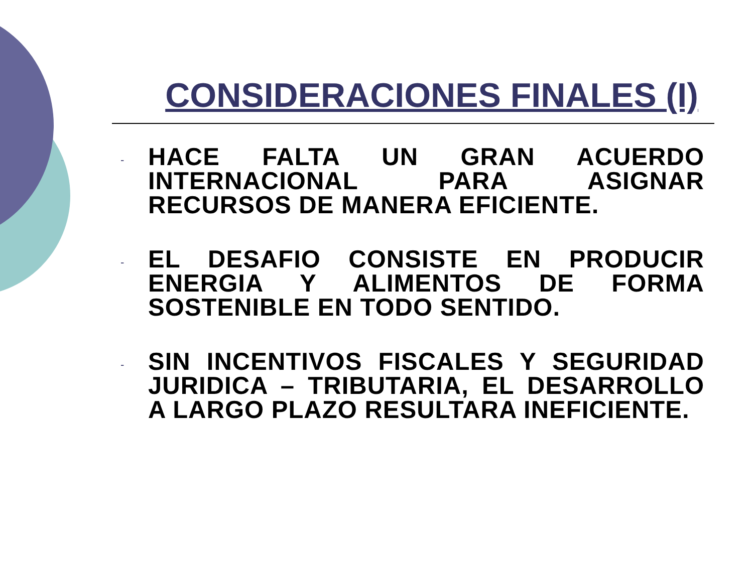CONSIDERACIONES FINALES (I)
- HACE FALTA UN GRAN ACUERDO INTERNACIONAL PARA ASIGNAR RECURSOS DE MANERA EFICIENTE.
- EL DESAFIO CONSISTE EN PRODUCIR ENERGIA Y ALIMENTOS DE FORMA SOSTENIBLE EN TODO SENTIDO.
- SIN INCENTIVOS FISCALES Y SEGURIDAD JURIDICA – TRIBUTARIA, EL DESARROLLO A LARGO PLAZO RESULTARA INEFICIENTE.